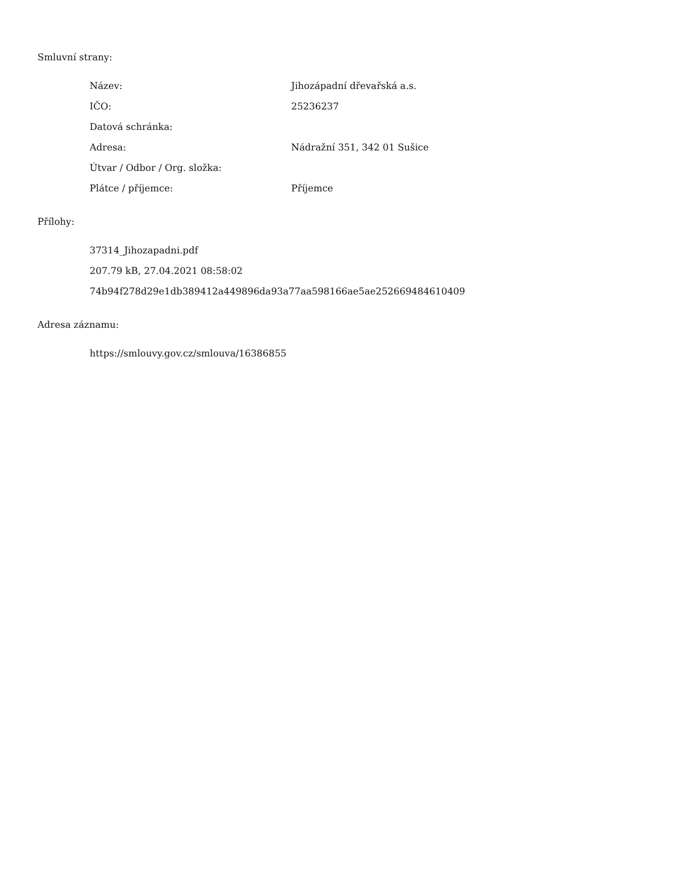Smluvní strany:
| Název: | Jihozápadní dřevařská a.s. |
| IČO: | 25236237 |
| Datová schránka: | |
| Adresa: | Nádražní 351, 342 01 Sušice |
| Útvar / Odbor / Org. složka: | |
| Plátce / příjemce: | Příjemce |
Přílohy:
37314_Jihozapadni.pdf
207.79 kB, 27.04.2021 08:58:02
74b94f278d29e1db389412a449896da93a77aa598166ae5ae252669484610409
Adresa záznamu:
https://smlouvy.gov.cz/smlouva/16386855